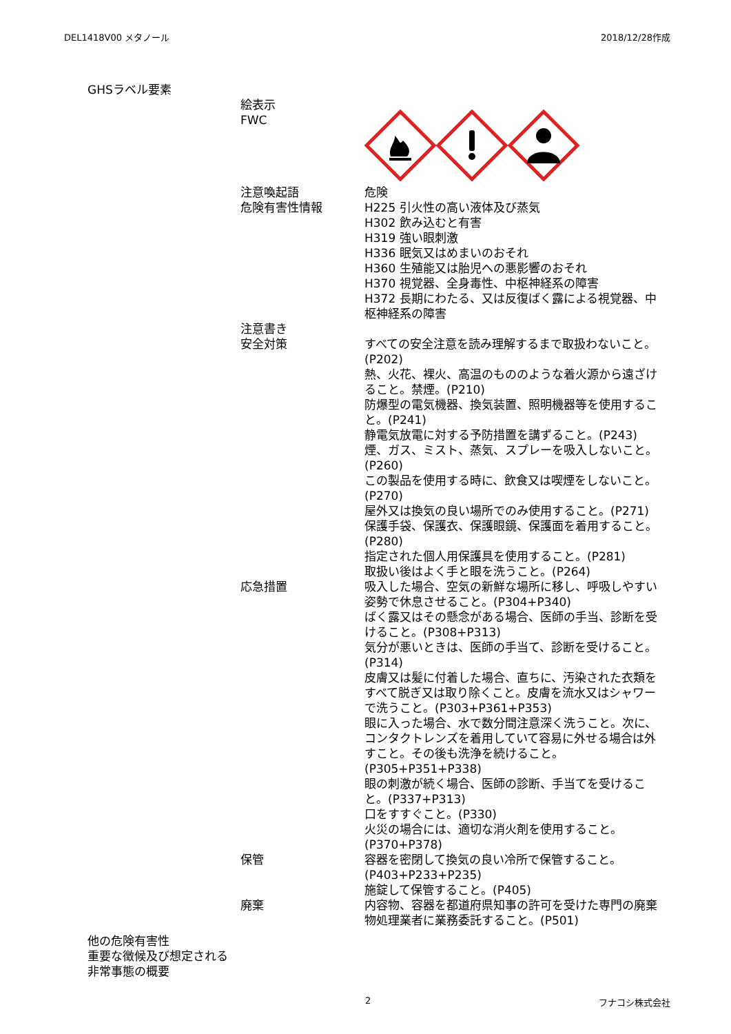DEL1418V00 メタノール 2018/12/28作成
GHSラベル要素
絵表示
FWC
注意喚起語
危険有害性情報
危険
H225 引火性の高い液体及び蒸気
H302 飲み込むと有害
H319 強い眼刺激
H336 眠気又はめまいのおそれ
H360 生殖能又は胎児への悪影響のおそれ
H370 視覚器、全身毒性、中枢神経系の障害
H372 長期にわたる、又は反復ばく露による視覚器、中枢神経系の障害
注意書き
安全対策
すべての安全注意を読み理解するまで取扱わないこと。(P202)
熱、火花、裸火、高温のもののような着火源から遠ざけること。禁煙。(P210)
防爆型の電気機器、換気装置、照明機器等を使用すること。(P241)
静電気放電に対する予防措置を講ずること。(P243)
煙、ガス、ミスト、蒸気、スプレーを吸入しないこと。(P260)
この製品を使用する時に、飲食又は喫煙をしないこと。(P270)
屋外又は換気の良い場所でのみ使用すること。(P271)
保護手袋、保護衣、保護眼鏡、保護面を着用すること。(P280)
指定された個人用保護具を使用すること。(P281)
取扱い後はよく手と眼を洗うこと。(P264)
応急措置 吸入した場合、空気の新鮮な場所に移し、呼吸しやすい姿勢で休息させること。(P304+P340)
ばく露又はその懸念がある場合、医師の手当、診断を受けること。(P308+P313)
気分が悪いときは、医師の手当て、診断を受けること。(P314)
皮膚又は髪に付着した場合、直ちに、汚染された衣類をすべて脱ぎ又は取り除くこと。皮膚を流水又はシャワーで洗うこと。(P303+P361+P353)
眼に入った場合、水で数分間注意深く洗うこと。次に、コンタクトレンズを着用していて容易に外せる場合は外すこと。その後も洗浄を続けること。(P305+P351+P338)
眼の刺激が続く場合、医師の診断、手当てを受けること。(P337+P313)
口をすすぐこと。(P330)
火災の場合には、適切な消火剤を使用すること。(P370+P378)
保管 容器を密閉して換気の良い冷所で保管すること。(P403+P233+P235)
施錠して保管すること。(P405)
廃棄 内容物、容器を都道府県知事の許可を受けた専門の廃棄物処理業者に業務委託すること。(P501)
他の危険有害性
重要な徴候及び想定される非常事態の概要
2 フナコシ株式会社